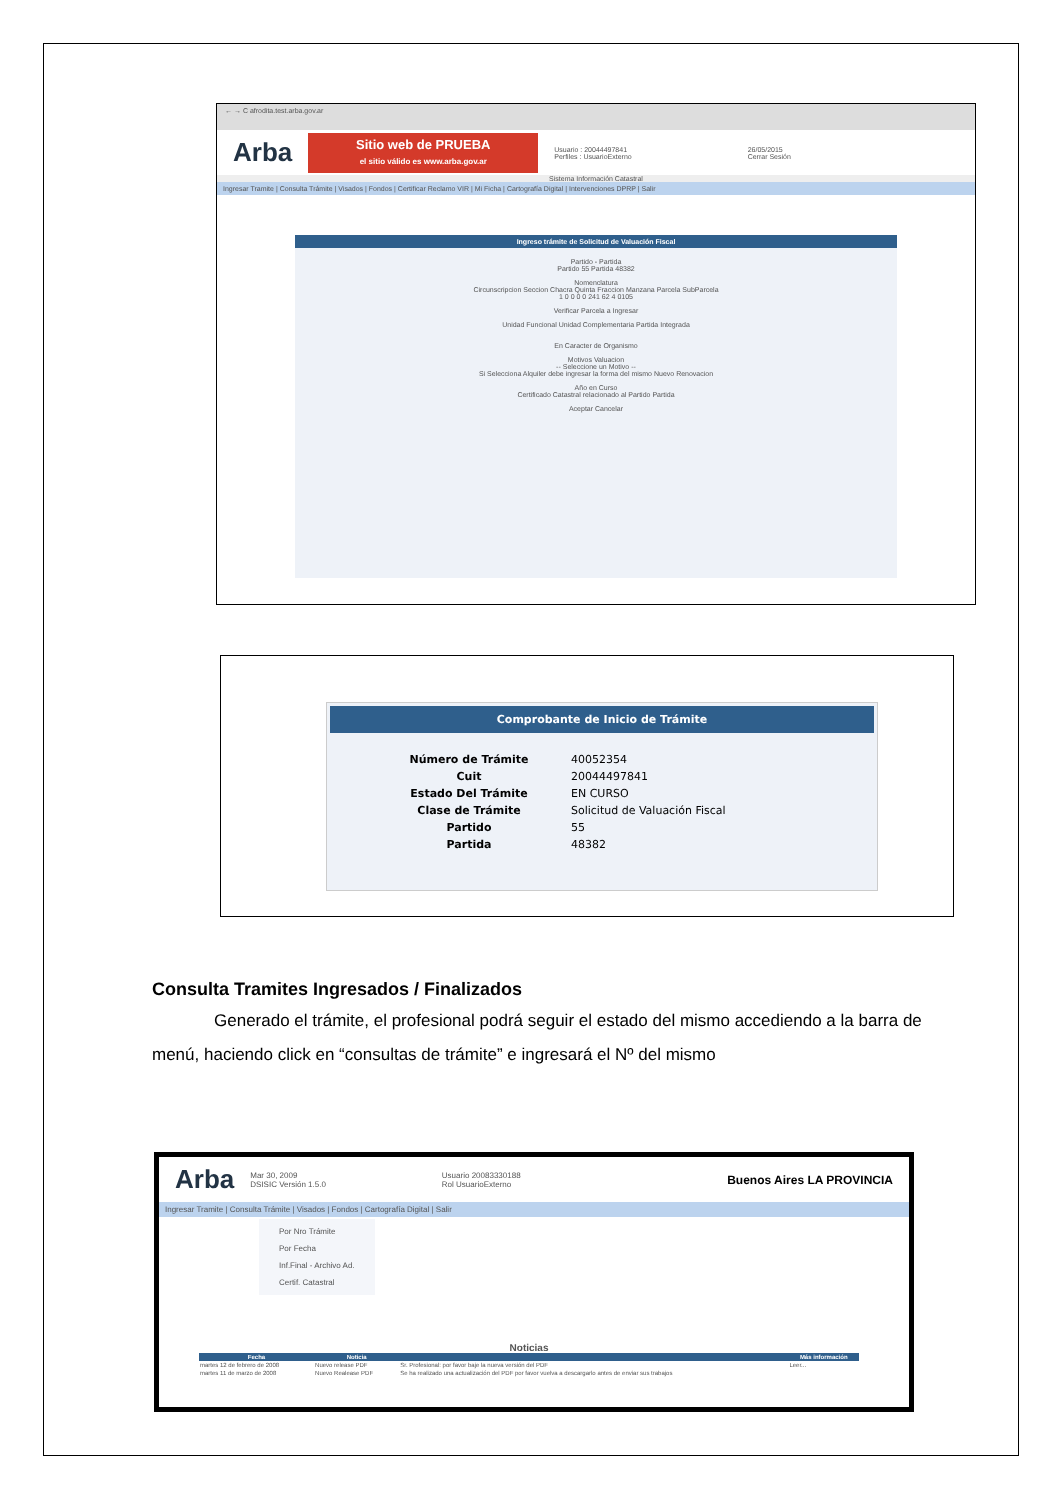← → C afrodita.test.arba.gov.ar
Arba
Sitio web de PRUEBA
el sitio válido es www.arba.gov.ar
Usuario : 20044497841
Perfiles : UsuarioExterno 26/05/2015
Cerrar Sesión
Sistema Información Catastral
Ingresar Tramite | Consulta Trámite | Visados | Fondos | Certificar Reclamo VIR | Mi Ficha | Cartografía Digital | Intervenciones DPRP | Salir
Ingreso trámite de Solicitud de Valuación Fiscal
Partido - Partida
Partido 55 Partida 48382
Nomenclatura
Circunscripcion Seccion Chacra Quinta Fraccion Manzana Parcela SubParcela
1 0 0 0 0 241 62 4 0105
Verificar Parcela a Ingresar
Unidad Funcional Unidad Complementaria Partida Integrada
En Caracter de Organismo
Motivos Valuacion
-- Seleccione un Motivo --
Si Selecciona Alquiler debe ingresar la forma del mismo Nuevo Renovacion
Año en Curso
Certificado Catastral relacionado al Partido Partida
Aceptar Cancelar
Comprobante de Inicio de Trámite
| Número de Trámite | 40052354 |
| Cuit | 20044497841 |
| Estado Del Trámite | EN CURSO |
| Clase de Trámite | Solicitud de Valuación Fiscal |
| Partido | 55 |
| Partida | 48382 |
Consulta Tramites Ingresados / Finalizados
Generado el trámite, el profesional podrá seguir el estado del mismo accediendo a la barra de menú, haciendo click en “consultas de trámite” e ingresará el Nº del mismo
Arba Mar 30, 2009
DSISIC Versión 1.5.0 Usuario 20083330188
Rol UsuarioExterno Buenos Aires LA PROVINCIA
Ingresar Tramite | Consulta Trámite | Visados | Fondos | Cartografía Digital | Salir
Por Nro Trámite
Por Fecha
Inf.Final - Archivo Ad.
Certif. Catastral
Noticias
| Fecha | Noticia | | Más información |
| --- | --- | --- | --- |
| martes 12 de febrero de 2008 | Nuevo release PDF | Sr. Profesional: por favor baje la nueva versión del PDF | Leer... |
| martes 11 de marzo de 2008 | Nuevo Realease PDF | Se ha realizado una actualización del PDF por favor vuelva a descargarlo antes de enviar sus trabajos | |